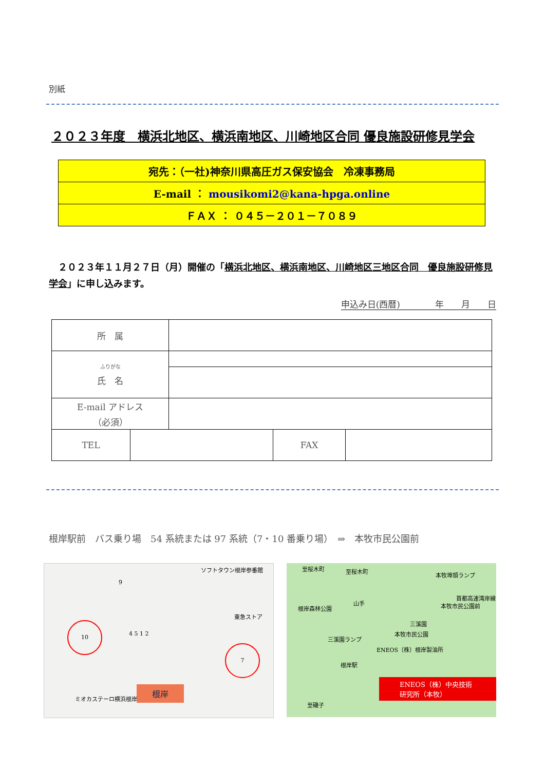別紙
２０２３年度　横浜北地区、横浜南地区、川崎地区合同 優良施設研修見学会
| 宛先：（一社)神奈川県高圧ガス保安協会 冷凍事務局 |
| E-mail ： mousikomi2@kana-hpga.online |
| ＦＡＸ ： ０４５－２０１－７０８９ |
　２０２３年１１月２７日（月）開催の「横浜北地区、横浜南地区、川崎地区三地区合同　優良施設研修見学会」に申し込みます。
申込み日(西暦)　　　　年　　月　　日
| 所 属 | |
| <sup>ふりがな</sup> 氏 名 | |
| E-mail アドレス （必須） | |
| TEL | | FAX | |
根岸駅前　バス乗り場　54 系統または 97 系統（7・10 番乗り場）　⇒　本牧市民公園前
ソフトタウン根岸参番館
東急ストア
10
9
4 5 1 2
7
ミオカステーロ横浜根岸
根岸
至桜木町 至桜木町
本牧埠頭ランプ
根岸森林公園
山手
三溪園
首都高速湾岸線
本牧市民公園前
三溪園ランプ
本牧市民公園
ENEOS（株）根岸製油所
根岸駅
ENEOS（株）中央技術研究所（本牧）
至磯子